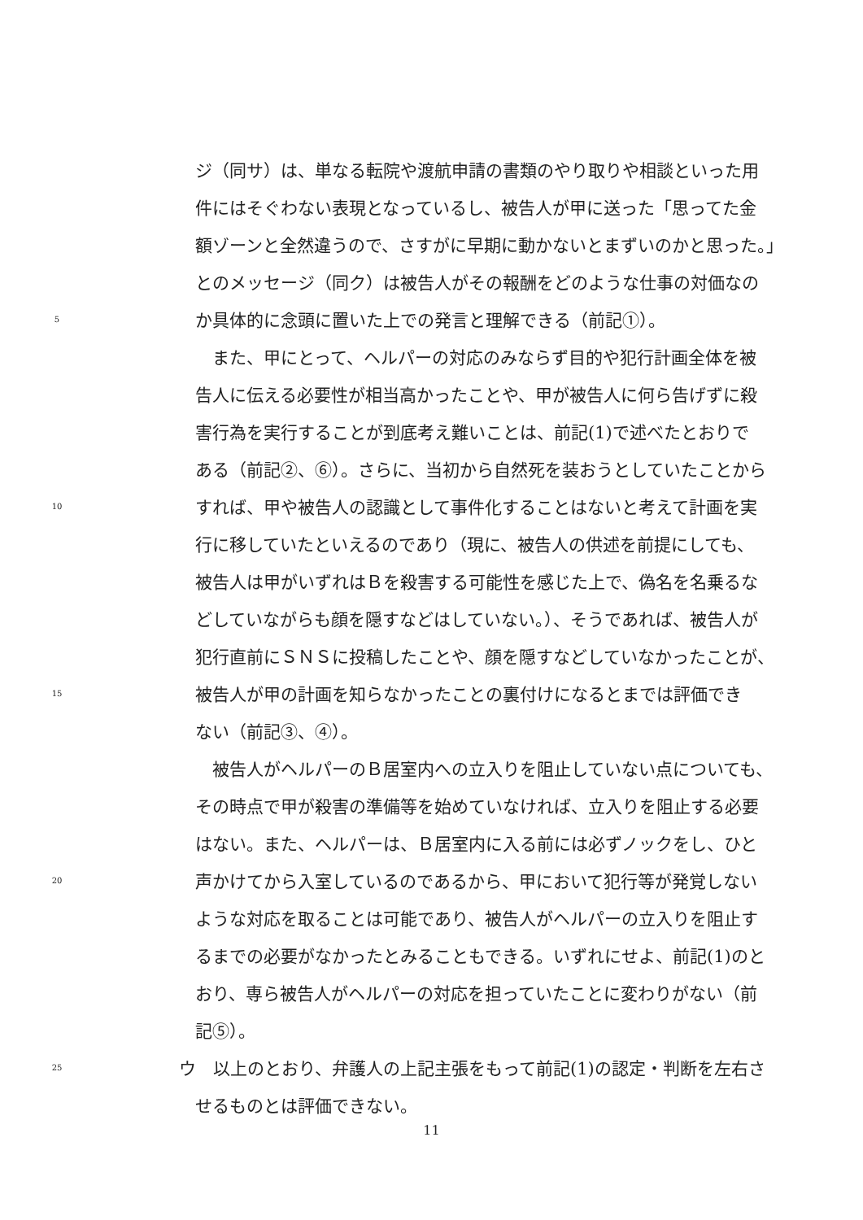ジ（同サ）は、単なる転院や渡航申請の書類のやり取りや相談といった用
件にはそぐわない表現となっているし、被告人が甲に送った「思ってた金
額ゾーンと全然違うので、さすがに早期に動かないとまずいのかと思った。」
とのメッセージ（同ク）は被告人がその報酬をどのような仕事の対価なの
5 か具体的に念頭に置いた上での発言と理解できる（前記①）。
　また、甲にとって、ヘルパーの対応のみならず目的や犯行計画全体を被
告人に伝える必要性が相当高かったことや、甲が被告人に何ら告げずに殺
害行為を実行することが到底考え難いことは、前記(1)で述べたとおりで
ある（前記②、⑥）。さらに、当初から自然死を装おうとしていたことから
10 すれば、甲や被告人の認識として事件化することはないと考えて計画を実
行に移していたといえるのであり（現に、被告人の供述を前提にしても、
被告人は甲がいずれはＢを殺害する可能性を感じた上で、偽名を名乗るな
どしていながらも顔を隠すなどはしていない。）、そうであれば、被告人が
犯行直前にＳＮＳに投稿したことや、顔を隠すなどしていなかったことが、
15 被告人が甲の計画を知らなかったことの裏付けになるとまでは評価でき
ない（前記③、④）。
　被告人がヘルパーのＢ居室内への立入りを阻止していない点についても、
その時点で甲が殺害の準備等を始めていなければ、立入りを阻止する必要
はない。また、ヘルパーは、Ｂ居室内に入る前には必ずノックをし、ひと
20 声かけてから入室しているのであるから、甲において犯行等が発覚しない
ような対応を取ることは可能であり、被告人がヘルパーの立入りを阻止す
るまでの必要がなかったとみることもできる。いずれにせよ、前記(1)のと
おり、専ら被告人がヘルパーの対応を担っていたことに変わりがない（前
記⑤）。
25 ウ　以上のとおり、弁護人の上記主張をもって前記(1)の認定・判断を左右さ
せるものとは評価できない。
11